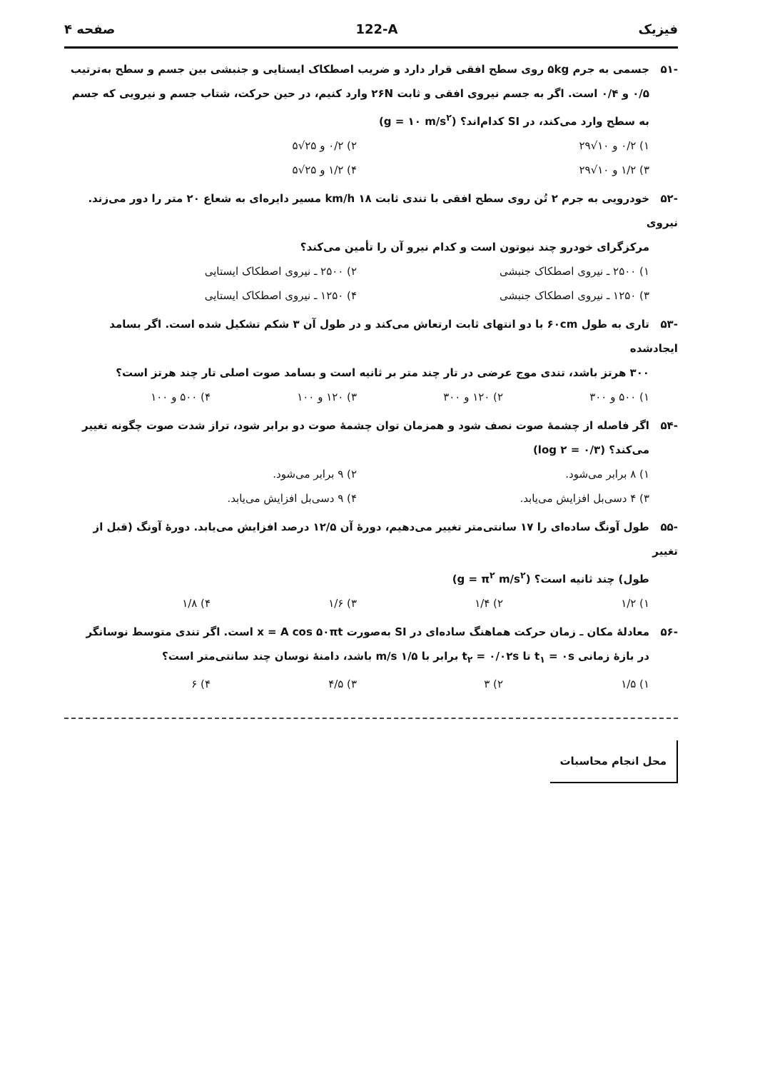فیزیک 122-A صفحه ۴
-۵۱ جسمی به جرم ۵kg روی سطح افقی قرار دارد و ضریب اصطکاک ایستایی و جنبشی بین جسم و سطح به‌ترتیب
۰/۵ و ۰/۴ است. اگر به جسم نیروی افقی و ثابت ۲۶N وارد کنیم، در حین حرکت، شتاب جسم و نیرویی که جسم به سطح وارد می‌کند، در SI کدام‌اند؟ (g = ۱۰ m/s<sup>۲</sup>)
۱) ۰/۲ و ۱۰√۲۹
۲) ۰/۲ و ۲۵√۵
۳) ۱/۲ و ۱۰√۲۹
۴) ۱/۲ و ۲۵√۵
-۵۲ خودرویی به جرم ۲ تُن روی سطح افقی با تندی ثابت ۱۸ km/h مسیر دایره‌ای به شعاع ۲۰ متر را دور می‌زند. نیروی
مرکزگرای خودرو چند نیوتون است و کدام نیرو آن را تأمین می‌کند؟
۱) ۲۵۰۰ ـ نیروی اصطکاک جنبشی
۲) ۲۵۰۰ ـ نیروی اصطکاک ایستایی
۳) ۱۲۵۰ ـ نیروی اصطکاک جنبشی
۴) ۱۲۵۰ ـ نیروی اصطکاک ایستایی
-۵۳ تاری به طول ۶۰cm با دو انتهای ثابت ارتعاش می‌کند و در طول آن ۳ شکم تشکیل شده است. اگر بسامد ایجادشده
۳۰۰ هرتز باشد، تندی موج عرضی در تار چند متر بر ثانیه است و بسامد صوت اصلی تار چند هرتز است؟
۱) ۵۰۰ و ۳۰۰
۲) ۱۲۰ و ۳۰۰
۳) ۱۲۰ و ۱۰۰
۴) ۵۰۰ و ۱۰۰
-۵۴ اگر فاصله از چشمهٔ صوت نصف شود و همزمان توان چشمهٔ صوت دو برابر شود، تراز شدت صوت چگونه تغییر
می‌کند؟ (log ۲ = ۰/۳)
۱) ۸ برابر می‌شود.
۲) ۹ برابر می‌شود.
۳) ۴ دسی‌بل افزایش می‌یابد.
۴) ۹ دسی‌بل افزایش می‌یابد.
-۵۵ طول آونگ ساده‌ای را ۱۷ سانتی‌متر تغییر می‌دهیم، دورهٔ آن ۱۲/۵ درصد افزایش می‌یابد. دورهٔ آونگ (قبل از تغییر
طول) چند ثانیه است؟ (g = π<sup>۲</sup> m/s<sup>۲</sup>)
۱) ۱/۲
۲) ۱/۴
۳) ۱/۶
۴) ۱/۸
-۵۶ معادلهٔ مکان ـ زمان حرکت هماهنگ ساده‌ای در SI به‌صورت x = A cos ۵۰πt است. اگر تندی متوسط نوسانگر
در بازهٔ زمانی t<sub>۱</sub> = ۰s تا t<sub>۲</sub> = ۰/۰۲s برابر با ۱/۵ m/s باشد، دامنهٔ نوسان چند سانتی‌متر است؟
۱) ۱/۵
۲) ۳
۳) ۴/۵
۴) ۶
محل انجام محاسبات